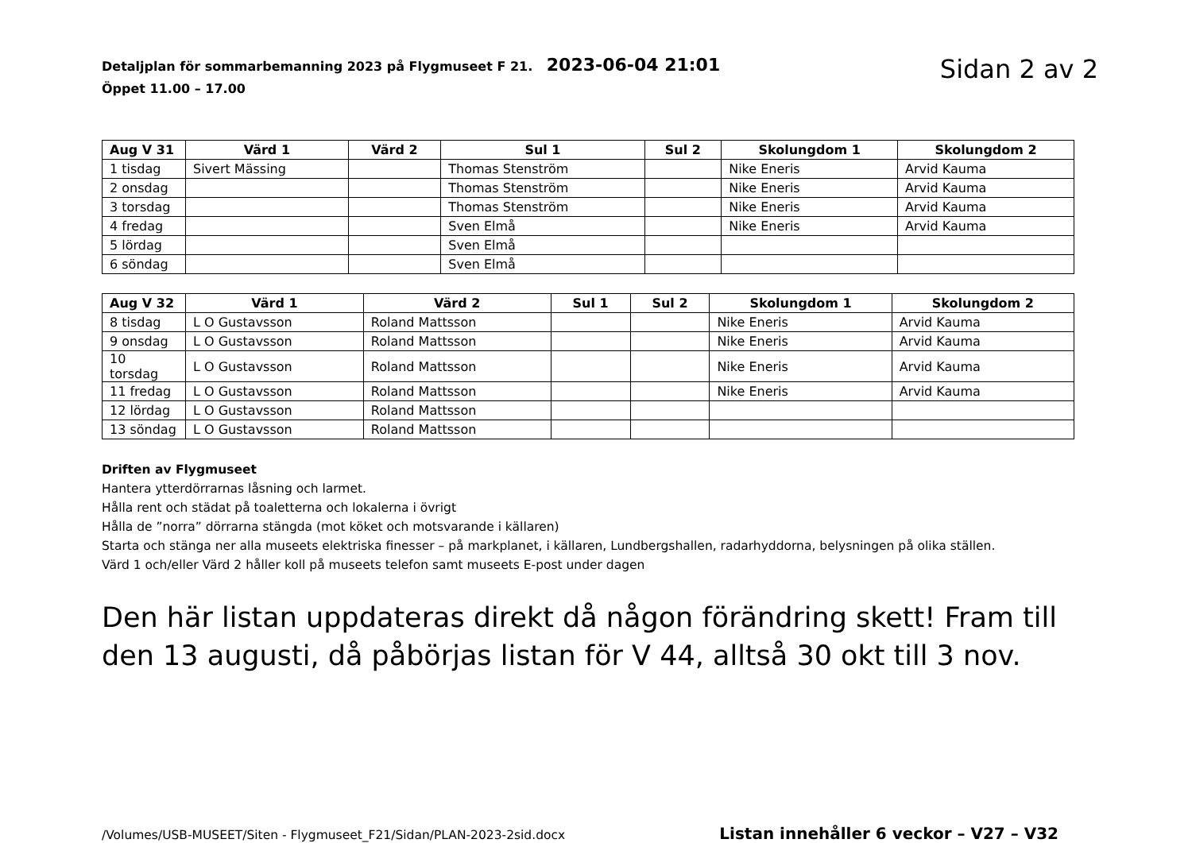Detaljplan för sommarbemanning 2023 på Flygmuseet F 21. 2023-06-04 21:01
Öppet 11.00 – 17.00
Sidan 2 av 2
| Aug V 31 | Värd 1 | Värd 2 | Sul 1 | Sul 2 | Skolungdom 1 | Skolungdom 2 |
| --- | --- | --- | --- | --- | --- | --- |
| 1 tisdag | Sivert Mässing | | Thomas Stenström | | Nike Eneris | Arvid Kauma |
| 2 onsdag | | | Thomas Stenström | | Nike Eneris | Arvid Kauma |
| 3 torsdag | | | Thomas Stenström | | Nike Eneris | Arvid Kauma |
| 4 fredag | | | Sven Elmå | | Nike Eneris | Arvid Kauma |
| 5 lördag | | | Sven Elmå | | | |
| 6 söndag | | | Sven Elmå | | | |
| Aug V 32 | Värd 1 | Värd 2 | Sul 1 | Sul 2 | Skolungdom 1 | Skolungdom 2 |
| --- | --- | --- | --- | --- | --- | --- |
| 8 tisdag | L O Gustavsson | Roland Mattsson | | | Nike Eneris | Arvid Kauma |
| 9 onsdag | L O Gustavsson | Roland Mattsson | | | Nike Eneris | Arvid Kauma |
| 10 torsdag | L O Gustavsson | Roland Mattsson | | | Nike Eneris | Arvid Kauma |
| 11 fredag | L O Gustavsson | Roland Mattsson | | | Nike Eneris | Arvid Kauma |
| 12 lördag | L O Gustavsson | Roland Mattsson | | | | |
| 13 söndag | L O Gustavsson | Roland Mattsson | | | | |
Driften av Flygmuseet
Hantera ytterdörrarnas låsning och larmet.
Hålla rent och städat på toaletterna och lokalerna i övrigt
Hålla de ”norra” dörrarna stängda (mot köket och motsvarande i källaren)
Starta och stänga ner alla museets elektriska finesser – på markplanet, i källaren, Lundbergshallen, radarhyddorna, belysningen på olika ställen.
Värd 1 och/eller Värd 2 håller koll på museets telefon samt museets E-post under dagen
Den här listan uppdateras direkt då någon förändring skett! Fram till den 13 augusti, då påbörjas listan för V 44, alltså 30 okt till 3 nov.
/Volumes/USB-MUSEET/Siten - Flygmuseet_F21/Sidan/PLAN-2023-2sid.docx Listan innehåller 6 veckor – V27 – V32